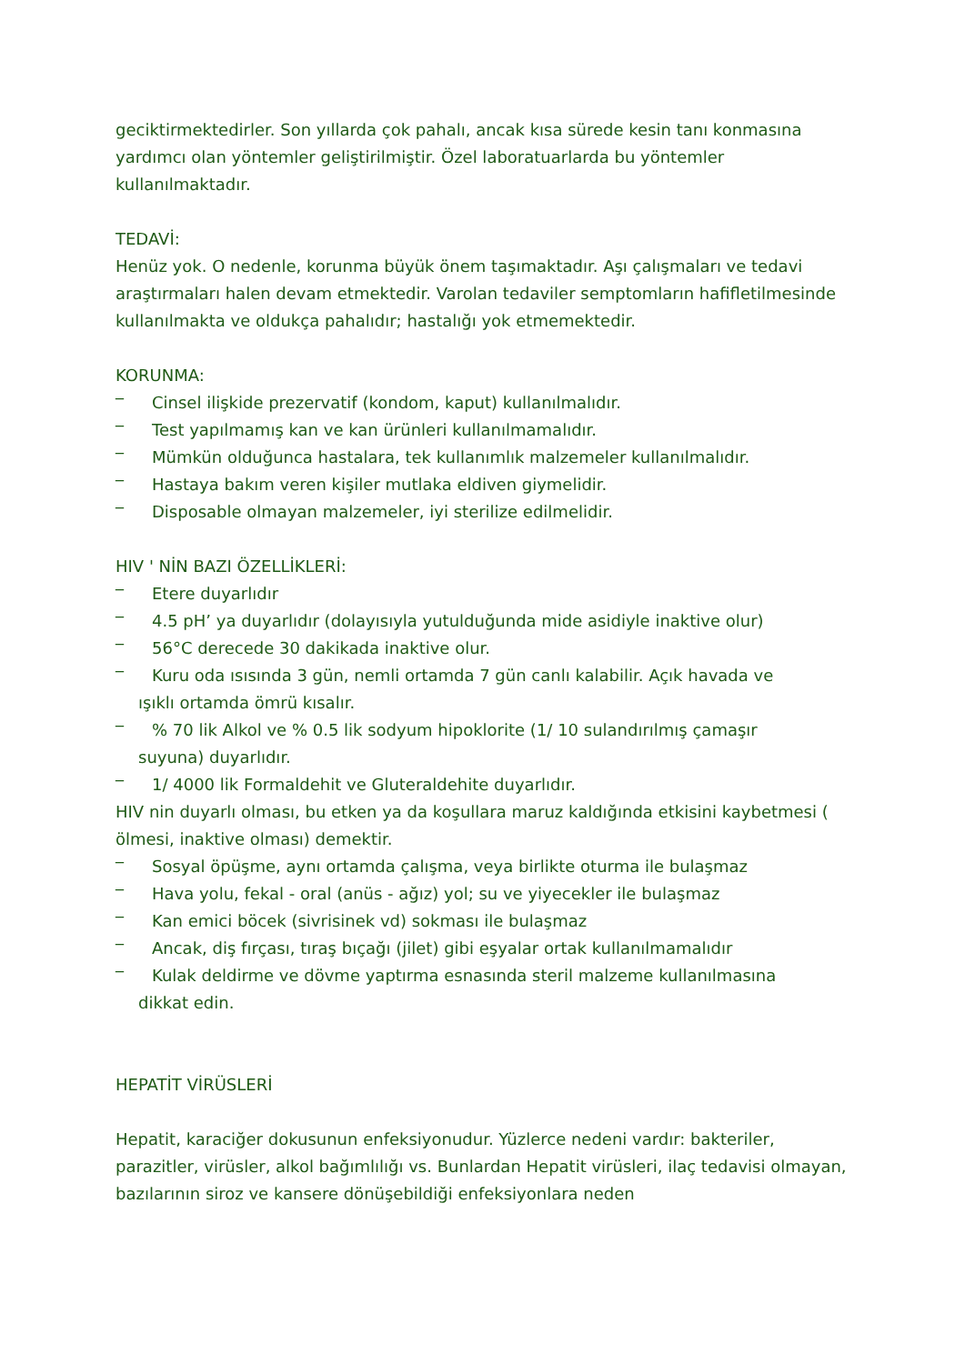geciktirmektedirler. Son yıllarda çok pahalı, ancak kısa sürede kesin tanı konmasına yardımcı olan yöntemler geliştirilmiştir. Özel laboratuarlarda bu yöntemler kullanılmaktadır.
TEDAVİ:
Henüz yok. O nedenle, korunma büyük önem taşımaktadır. Aşı çalışmaları ve tedavi araştırmaları halen devam etmektedir. Varolan tedaviler semptomların hafifletilmesinde kullanılmakta ve oldukça pahalıdır; hastalığı yok etmemektedir.
KORUNMA:
_
Cinsel ilişkide prezervatif (kondom, kaput) kullanılmalıdır.
_
Test yapılmamış kan ve kan ürünleri kullanılmamalıdır.
_
Mümkün olduğunca hastalara, tek kullanımlık malzemeler kullanılmalıdır.
_
Hastaya bakım veren kişiler mutlaka eldiven giymelidir.
_
Disposable olmayan malzemeler, iyi sterilize edilmelidir.
HIV ' NİN BAZI ÖZELLİKLERİ:
_
Etere duyarlıdır
_
4.5 pH’ ya duyarlıdır (dolayısıyla yutulduğunda mide asidiyle inaktive olur)
_
56°C derecede 30 dakikada inaktive olur.
_
Kuru oda ısısında 3 gün, nemli ortamda 7 gün canlı kalabilir. Açık havada ve
ışıklı ortamda ömrü kısalır.
_% 70 lik Alkol ve % 0.5 lik sodyum hipoklorite (1/ 10 sulandırılmış çamaşır
suyuna) duyarlıdır.
_
1/ 4000 lik Formaldehit ve Gluteraldehite duyarlıdır.
HIV nin duyarlı olması, bu etken ya da koşullara maruz kaldığında etkisini kaybetmesi ( ölmesi, inaktive olması) demektir.
_
Sosyal öpüşme, aynı ortamda çalışma, veya birlikte oturma ile bulaşmaz
_
Hava yolu, fekal - oral (anüs - ağız) yol; su ve yiyecekler ile bulaşmaz
_
Kan emici böcek (sivrisinek vd) sokması ile bulaşmaz
_
Ancak, diş fırçası, tıraş bıçağı (jilet) gibi eşyalar ortak kullanılmamalıdır
_
Kulak deldirme ve dövme yaptırma esnasında steril malzeme kullanılmasına
dikkat edin.
HEPATİT VİRÜSLERİ
Hepatit, karaciğer dokusunun enfeksiyonudur. Yüzlerce nedeni vardır: bakteriler, parazitler, virüsler, alkol bağımlılığı vs. Bunlardan Hepatit virüsleri, ilaç tedavisi olmayan, bazılarının siroz ve kansere dönüşebildiği enfeksiyonlara neden